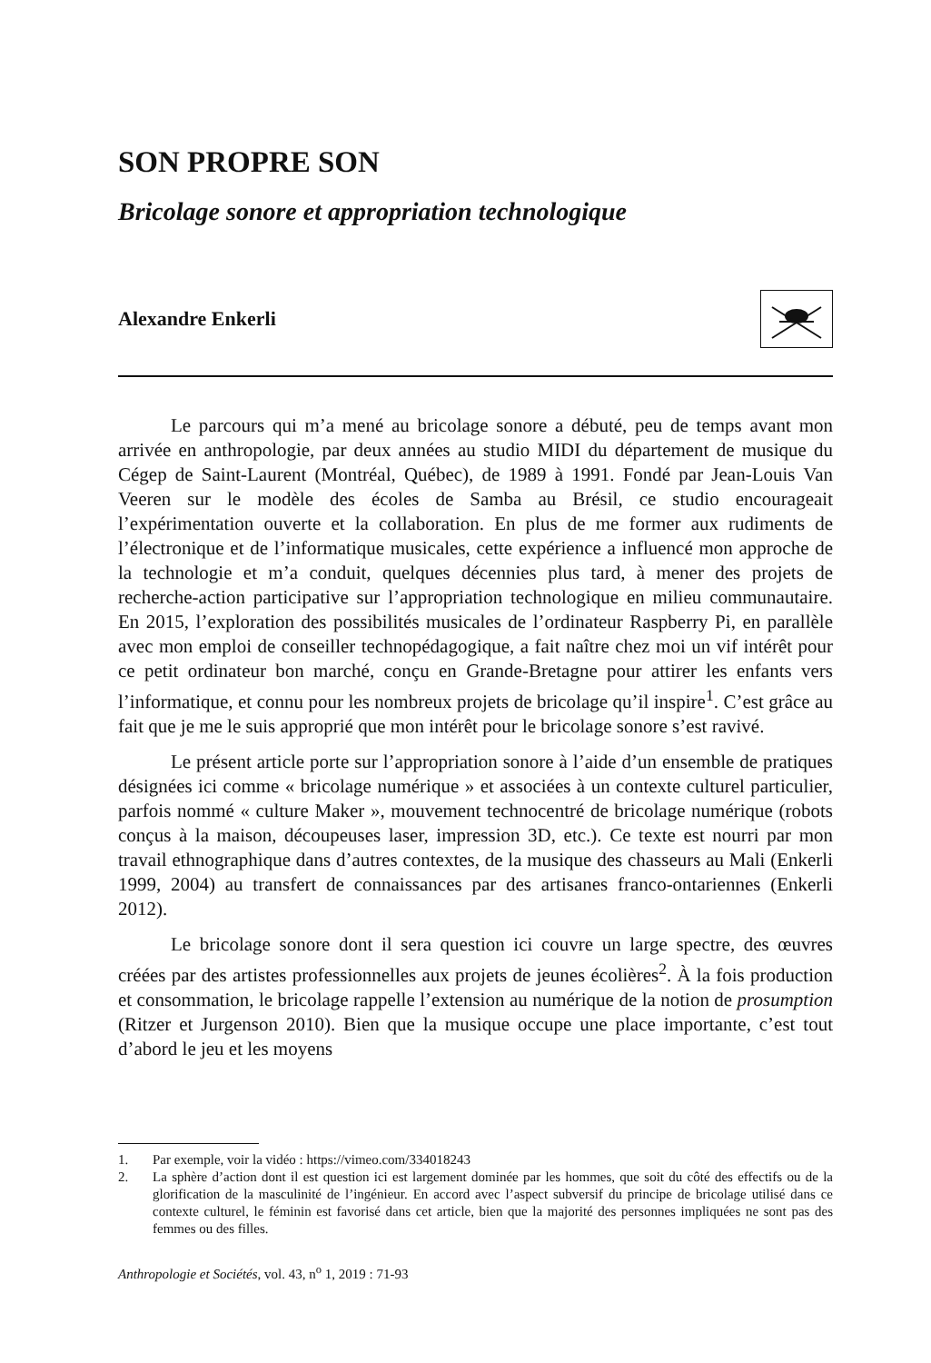SON PROPRE SON
Bricolage sonore et appropriation technologique
Alexandre Enkerli
Le parcours qui m’a mené au bricolage sonore a débuté, peu de temps avant mon arrivée en anthropologie, par deux années au studio MIDI du département de musique du Cégep de Saint-Laurent (Montréal, Québec), de 1989 à 1991. Fondé par Jean-Louis Van Veeren sur le modèle des écoles de Samba au Brésil, ce studio encourageait l’expérimentation ouverte et la collaboration. En plus de me former aux rudiments de l’électronique et de l’informatique musicales, cette expérience a influencé mon approche de la technologie et m’a conduit, quelques décennies plus tard, à mener des projets de recherche-action participative sur l’appropriation technologique en milieu communautaire. En 2015, l’exploration des possibilités musicales de l’ordinateur Raspberry Pi, en parallèle avec mon emploi de conseiller technopédagogique, a fait naître chez moi un vif intérêt pour ce petit ordinateur bon marché, conçu en Grande-Bretagne pour attirer les enfants vers l’informatique, et connu pour les nombreux projets de bricolage qu’il inspire<sup>1</sup>. C’est grâce au fait que je me le suis approprié que mon intérêt pour le bricolage sonore s’est ravivé.
Le présent article porte sur l’appropriation sonore à l’aide d’un ensemble de pratiques désignées ici comme « bricolage numérique » et associées à un contexte culturel particulier, parfois nommé « culture Maker », mouvement technocentré de bricolage numérique (robots conçus à la maison, découpeuses laser, impression 3D, etc.). Ce texte est nourri par mon travail ethnographique dans d’autres contextes, de la musique des chasseurs au Mali (Enkerli 1999, 2004) au transfert de connaissances par des artisanes franco-ontariennes (Enkerli 2012).
Le bricolage sonore dont il sera question ici couvre un large spectre, des œuvres créées par des artistes professionnelles aux projets de jeunes écolières<sup>2</sup>. À la fois production et consommation, le bricolage rappelle l’extension au numérique de la notion de prosumption (Ritzer et Jurgenson 2010). Bien que la musique occupe une place importante, c’est tout d’abord le jeu et les moyens
1. Par exemple, voir la vidéo : https://vimeo.com/334018243
2. La sphère d’action dont il est question ici est largement dominée par les hommes, que soit du côté des effectifs ou de la glorification de la masculinité de l’ingénieur. En accord avec l’aspect subversif du principe de bricolage utilisé dans ce contexte culturel, le féminin est favorisé dans cet article, bien que la majorité des personnes impliquées ne sont pas des femmes ou des filles.
Anthropologie et Sociétés, vol. 43, n<sup>o</sup> 1, 2019 : 71-93